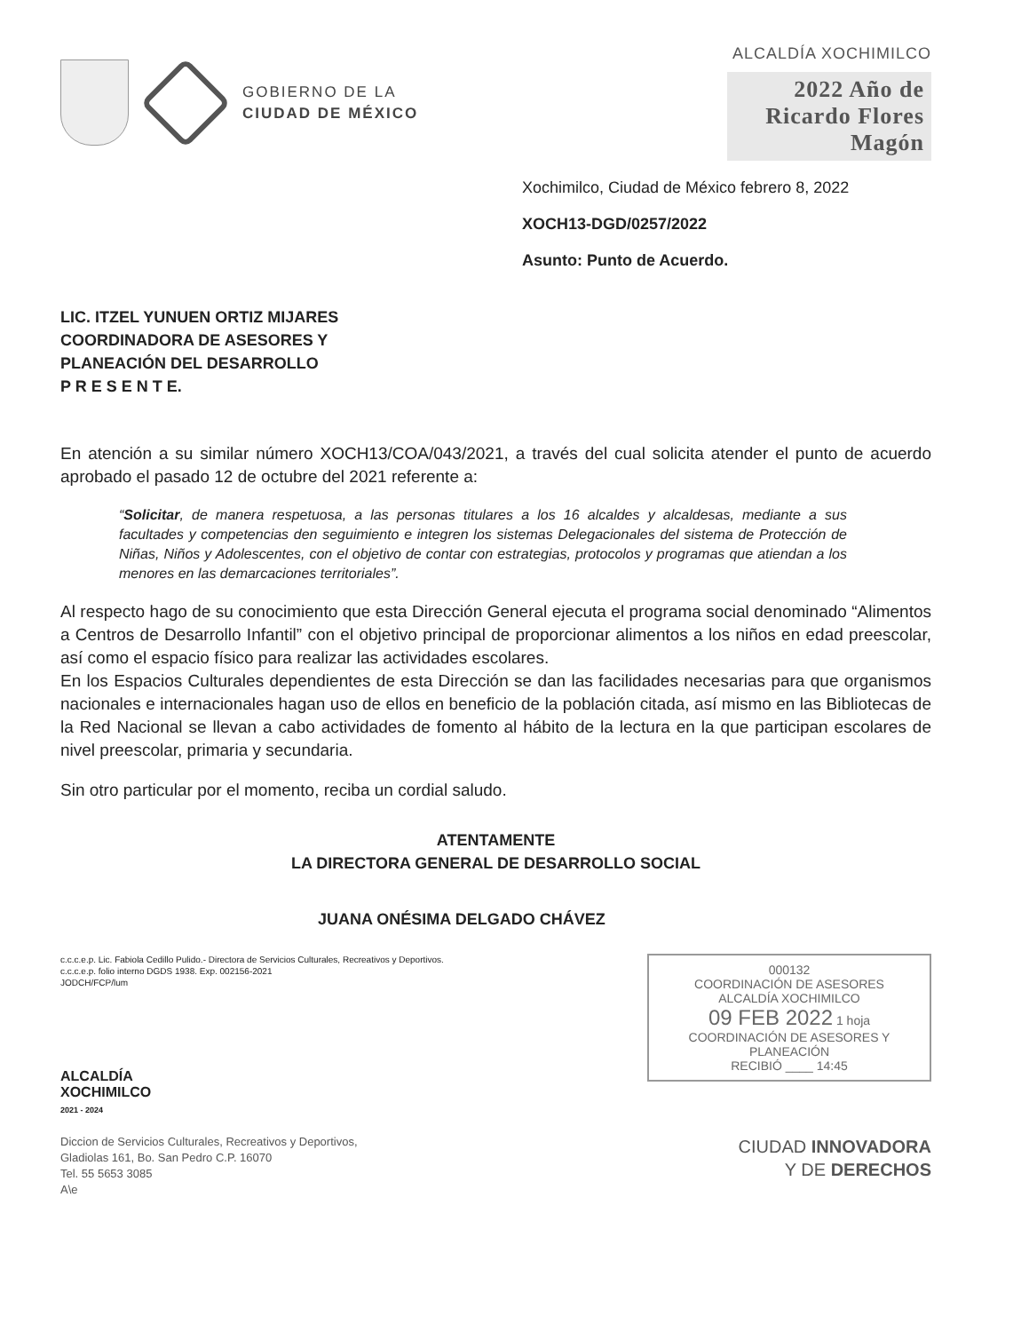GOBIERNO DE LA
CIUDAD DE MÉXICO
ALCALDÍA XOCHIMILCO
2022 Año de Ricardo Flores Magón
Xochimilco, Ciudad de México febrero 8, 2022
XOCH13-DGD/0257/2022
Asunto: Punto de Acuerdo.
LIC. ITZEL YUNUEN ORTIZ MIJARES
COORDINADORA DE ASESORES Y
PLANEACIÓN DEL DESARROLLO
P R E S E N T E.
En atención a su similar número XOCH13/COA/043/2021, a través del cual solicita atender el punto de acuerdo aprobado el pasado 12 de octubre del 2021 referente a:
“Solicitar, de manera respetuosa, a las personas titulares a los 16 alcaldes y alcaldesas, mediante a sus facultades y competencias den seguimiento e integren los sistemas Delegacionales del sistema de Protección de Niñas, Niños y Adolescentes, con el objetivo de contar con estrategias, protocolos y programas que atiendan a los menores en las demarcaciones territoriales”.
Al respecto hago de su conocimiento que esta Dirección General ejecuta el programa social denominado “Alimentos a Centros de Desarrollo Infantil” con el objetivo principal de proporcionar alimentos a los niños en edad preescolar, así como el espacio físico para realizar las actividades escolares.
En los Espacios Culturales dependientes de esta Dirección se dan las facilidades necesarias para que organismos nacionales e internacionales hagan uso de ellos en beneficio de la población citada, así mismo en las Bibliotecas de la Red Nacional se llevan a cabo actividades de fomento al hábito de la lectura en la que participan escolares de nivel preescolar, primaria y secundaria.
Sin otro particular por el momento, reciba un cordial saludo.
ATENTAMENTE
LA DIRECTORA GENERAL DE DESARROLLO SOCIAL
JUANA ONÉSIMA DELGADO CHÁVEZ
c.c.c.e.p. Lic. Fabiola Cedillo Pulido.- Directora de Servicios Culturales, Recreativos y Deportivos.
c.c.c.e.p. folio interno DGDS 1938. Exp. 002156-2021
JODCH/FCP/lum
ALCALDÍA
XOCHIMILCO
2021 - 2024
Diccion de Servicios Culturales, Recreativos y Deportivos,
Gladiolas 161, Bo. San Pedro C.P. 16070
Tel. 55 5653 3085
A\e
000132
COORDINACIÓN DE ASESORES
ALCALDÍA XOCHIMILCO
09 FEB 2022 1 hoja
COORDINACIÓN DE ASESORES Y PLANEACIÓN
RECIBIÓ ____ 14:45
CIUDAD INNOVADORA
Y DE DERECHOS